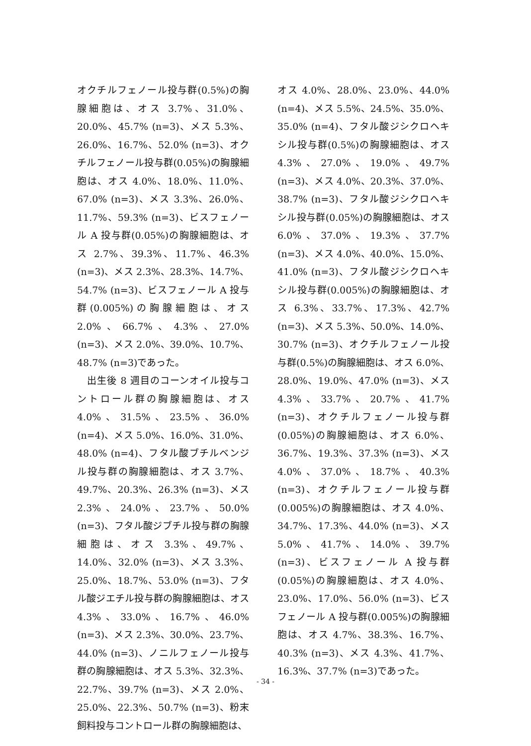オクチルフェノール投与群(0.5%)の胸腺細胞は、オス 3.7%、31.0%、20.0%、45.7% (n=3)、メス 5.3%、26.0%、16.7%、52.0% (n=3)、オクチルフェノール投与群(0.05%)の胸腺細胞は、オス 4.0%、18.0%、11.0%、67.0% (n=3)、メス 3.3%、26.0%、11.7%、59.3% (n=3)、ビスフェノール A 投与群(0.05%)の胸腺細胞は、オス 2.7%、39.3%、11.7%、46.3% (n=3)、メス 2.3%、28.3%、14.7%、54.7% (n=3)、ビスフェノール A 投与群(0.005%)の胸腺細胞は、オス 2.0%、66.7%、4.3%、27.0% (n=3)、メス 2.0%、39.0%、10.7%、48.7% (n=3)であった。
　出生後 8 週目のコーンオイル投与コントロール群の胸腺細胞は、オス 4.0%、31.5%、23.5%、36.0% (n=4)、メス 5.0%、16.0%、31.0%、48.0% (n=4)、フタル酸ブチルベンジル投与群の胸腺細胞は、オス 3.7%、49.7%、20.3%、26.3% (n=3)、メス 2.3%、24.0%、23.7%、50.0% (n=3)、フタル酸ジブチル投与群の胸腺細胞は、オス 3.3%、49.7%、14.0%、32.0% (n=3)、メス 3.3%、25.0%、18.7%、53.0% (n=3)、フタル酸ジエチル投与群の胸腺細胞は、オス 4.3%、33.0%、16.7%、46.0% (n=3)、メス 2.3%、30.0%、23.7%、44.0% (n=3)、ノニルフェノール投与群の胸腺細胞は、オス 5.3%、32.3%、22.7%、39.7% (n=3)、メス 2.0%、25.0%、22.3%、50.7% (n=3)、粉末飼料投与コントロール群の胸腺細胞は、
オス 4.0%、28.0%、23.0%、44.0% (n=4)、メス 5.5%、24.5%、35.0%、35.0% (n=4)、フタル酸ジシクロヘキシル投与群(0.5%)の胸腺細胞は、オス 4.3%、27.0%、19.0%、49.7% (n=3)、メス 4.0%、20.3%、37.0%、38.7% (n=3)、フタル酸ジシクロヘキシル投与群(0.05%)の胸腺細胞は、オス 6.0%、37.0%、19.3%、37.7% (n=3)、メス 4.0%、40.0%、15.0%、41.0% (n=3)、フタル酸ジシクロヘキシル投与群(0.005%)の胸腺細胞は、オス 6.3%、33.7%、17.3%、42.7% (n=3)、メス 5.3%、50.0%、14.0%、30.7% (n=3)、オクチルフェノール投与群(0.5%)の胸腺細胞は、オス 6.0%、28.0%、19.0%、47.0% (n=3)、メス 4.3%、33.7%、20.7%、41.7% (n=3)、オクチルフェノール投与群(0.05%)の胸腺細胞は、オス 6.0%、36.7%、19.3%、37.3% (n=3)、メス 4.0%、37.0%、18.7%、40.3% (n=3)、オクチルフェノール投与群(0.005%)の胸腺細胞は、オス 4.0%、34.7%、17.3%、44.0% (n=3)、メス 5.0%、41.7%、14.0%、39.7% (n=3)、ビスフェノール A 投与群(0.05%)の胸腺細胞は、オス 4.0%、23.0%、17.0%、56.0% (n=3)、ビスフェノール A 投与群(0.005%)の胸腺細胞は、オス 4.7%、38.3%、16.7%、40.3% (n=3)、メス 4.3%、41.7%、16.3%、37.7% (n=3)であった。
- 34 -